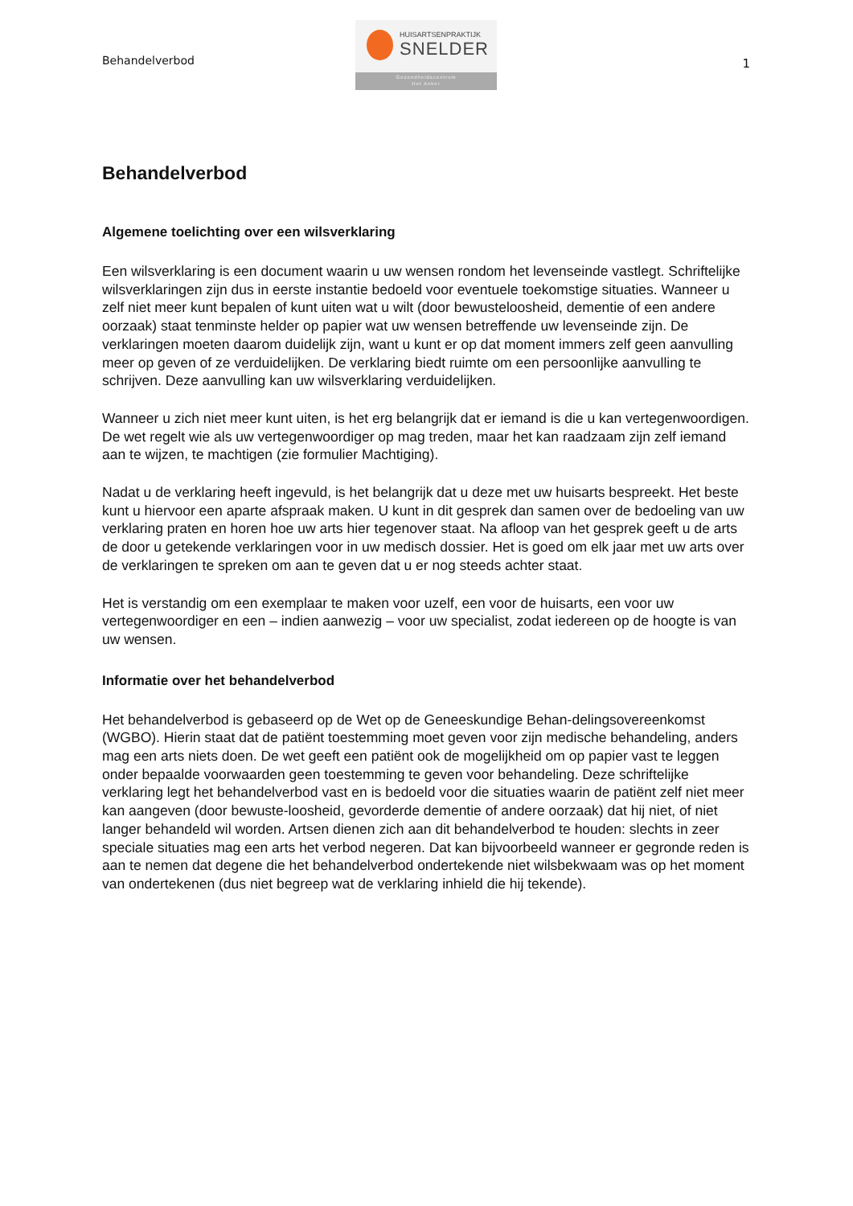Behandelverbod
HUISARTSENPRAKTIJK
SNELDER
Gezondheidscentrum
Het Anker
1
Behandelverbod
Algemene toelichting over een wilsverklaring
Een wilsverklaring is een document waarin u uw wensen rondom het levenseinde vastlegt. Schriftelijke wilsverklaringen zijn dus in eerste instantie bedoeld voor eventuele toekomstige situaties. Wanneer u zelf niet meer kunt bepalen of kunt uiten wat u wilt (door bewusteloosheid, dementie of een andere oorzaak) staat tenminste helder op papier wat uw wensen betreffende uw levenseinde zijn. De verklaringen moeten daarom duidelijk zijn, want u kunt er op dat moment immers zelf geen aanvulling meer op geven of ze verduidelijken. De verklaring biedt ruimte om een persoonlijke aanvulling te schrijven. Deze aanvulling kan uw wilsverklaring verduidelijken.
Wanneer u zich niet meer kunt uiten, is het erg belangrijk dat er iemand is die u kan vertegenwoordigen. De wet regelt wie als uw vertegenwoordiger op mag treden, maar het kan raadzaam zijn zelf iemand aan te wijzen, te machtigen (zie formulier Machtiging).
Nadat u de verklaring heeft ingevuld, is het belangrijk dat u deze met uw huisarts bespreekt. Het beste kunt u hiervoor een aparte afspraak maken. U kunt in dit gesprek dan samen over de bedoeling van uw verklaring praten en horen hoe uw arts hier tegenover staat. Na afloop van het gesprek geeft u de arts de door u getekende verklaringen voor in uw medisch dossier. Het is goed om elk jaar met uw arts over de verklaringen te spreken om aan te geven dat u er nog steeds achter staat.
Het is verstandig om een exemplaar te maken voor uzelf, een voor de huisarts, een voor uw vertegenwoordiger en een – indien aanwezig – voor uw specialist, zodat iedereen op de hoogte is van uw wensen.
Informatie over het behandelverbod
Het behandelverbod is gebaseerd op de Wet op de Geneeskundige Behan-delingsovereenkomst (WGBO). Hierin staat dat de patiënt toestemming moet geven voor zijn medische behandeling, anders mag een arts niets doen. De wet geeft een patiënt ook de mogelijkheid om op papier vast te leggen onder bepaalde voorwaarden geen toestemming te geven voor behandeling. Deze schriftelijke verklaring legt het behandelverbod vast en is bedoeld voor die situaties waarin de patiënt zelf niet meer kan aangeven (door bewuste-loosheid, gevorderde dementie of andere oorzaak) dat hij niet, of niet langer behandeld wil worden. Artsen dienen zich aan dit behandelverbod te houden: slechts in zeer speciale situaties mag een arts het verbod negeren. Dat kan bijvoorbeeld wanneer er gegronde reden is aan te nemen dat degene die het behandelverbod ondertekende niet wilsbekwaam was op het moment van ondertekenen (dus niet begreep wat de verklaring inhield die hij tekende).